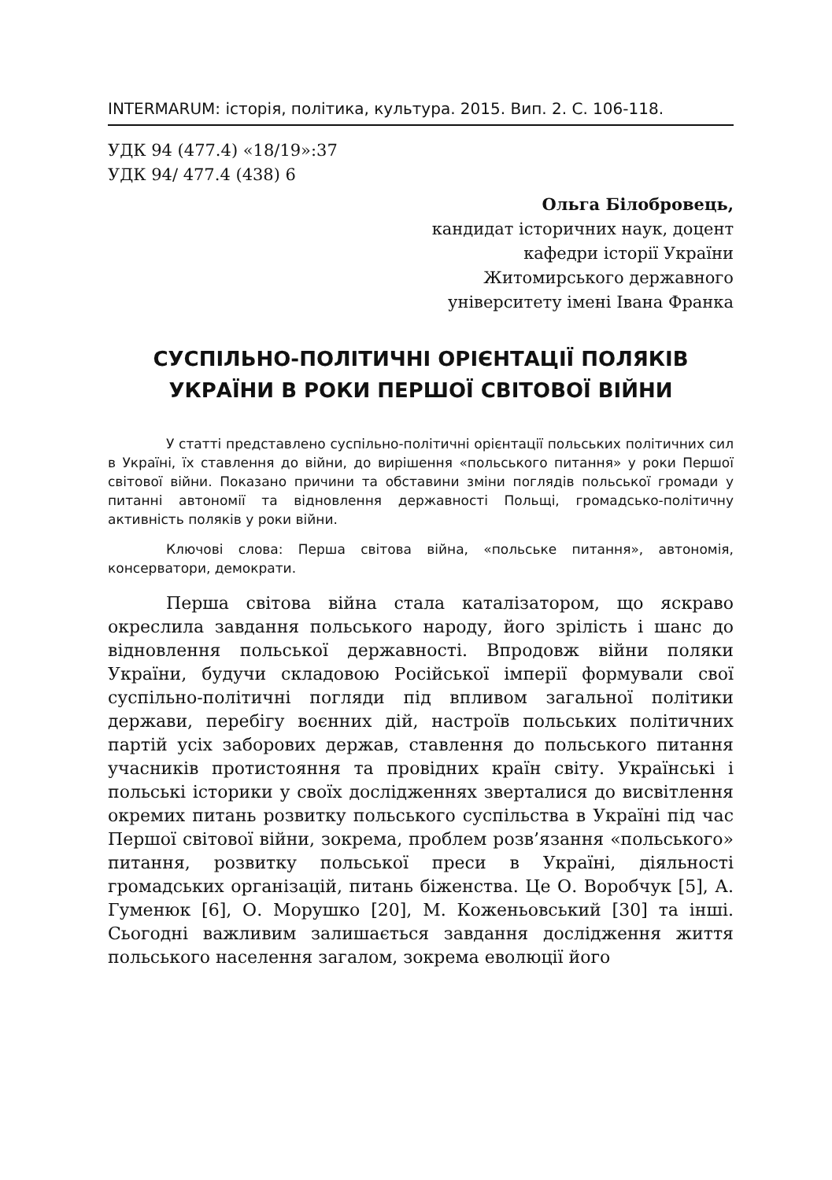INTERMARUM: історія, політика, культура. 2015. Вип. 2. С. 106-118.
УДК 94 (477.4) «18/19»:37
УДК 94/ 477.4 (438) 6
Ольга Білобровець,
кандидат історичних наук, доцент
кафедри історії України
Житомирського державного
університету імені Івана Франка
СУСПІЛЬНО-ПОЛІТИЧНІ ОРІЄНТАЦІЇ ПОЛЯКІВ
УКРАЇНИ В РОКИ ПЕРШОЇ СВІТОВОЇ ВІЙНИ
У статті представлено суспільно-політичні орієнтації польських політичних сил в Україні, їх ставлення до війни, до вирішення «польського питання» у роки Першої світової війни. Показано причини та обставини зміни поглядів польської громади у питанні автономії та відновлення державності Польщі, громадсько-політичну активність поляків у роки війни.
Ключові слова: Перша світова війна, «польське питання», автономія, консерватори, демократи.
Перша світова війна стала каталізатором, що яскраво окреслила завдання польського народу, його зрілість і шанс до відновлення польської державності. Впродовж війни поляки України, будучи складовою Російської імперії формували свої суспільно-політичні погляди під впливом загальної політики держави, перебігу воєнних дій, настроїв польських політичних партій усіх заборових держав, ставлення до польського питання учасників протистояння та провідних країн світу. Українські і польські історики у своїх дослідженнях зверталися до висвітлення окремих питань розвитку польського суспільства в Україні під час Першої світової війни, зокрема, проблем розв’язання «польського» питання, розвитку польської преси в Україні, діяльності громадських організацій, питань біженства. Це О. Воробчук [5], А. Гуменюк [6], О. Морушко [20], М. Коженьовський [30] та інші. Сьогодні важливим залишається завдання дослідження життя польського населення загалом, зокрема еволюції його